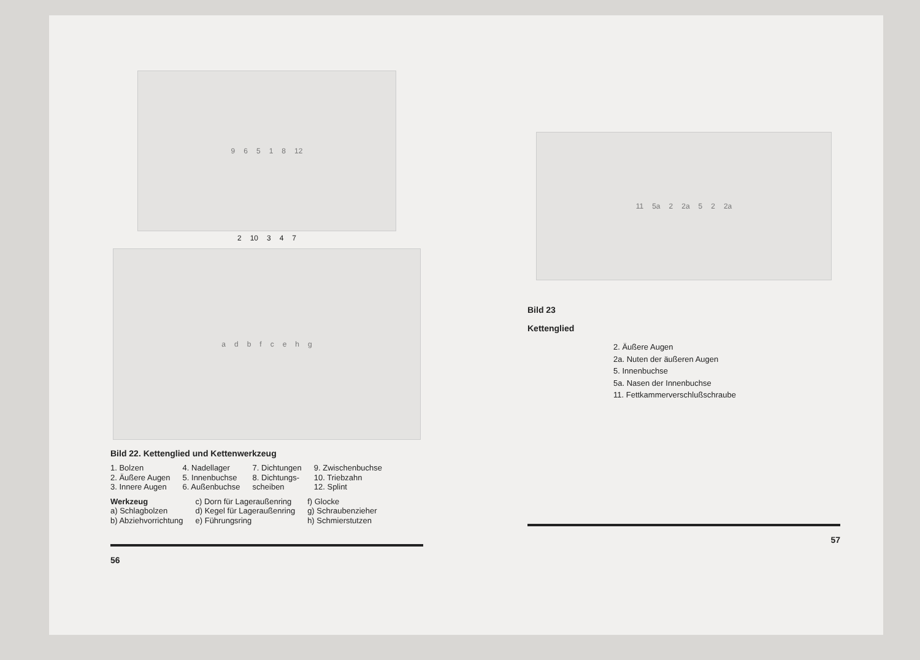9 6 5 1 8 12
2 10 3 4 7
a d b f c e h g
Bild 22. Kettenglied und Kettenwerkzeug
1. Bolzen
2. Äußere Augen
3. Innere Augen
4. Nadellager
5. Innenbuchse
6. Außenbuchse
7. Dichtungen
8. Dichtungs-
scheiben
9. Zwischenbuchse
10. Triebzahn
12. Splint
Werkzeug
a) Schlagbolzen
b) Abziehvorrichtung
c) Dorn für Lageraußenring
d) Kegel für Lageraußenring
e) Führungsring
f) Glocke
g) Schraubenzieher
h) Schmierstutzen
56
11 5a 2 2a 5 2 2a
Bild 23
Kettenglied
2. Äußere Augen
2a. Nuten der äußeren Augen
5. Innenbuchse
5a. Nasen der Innenbuchse
11. Fettkammerverschlußschraube
57